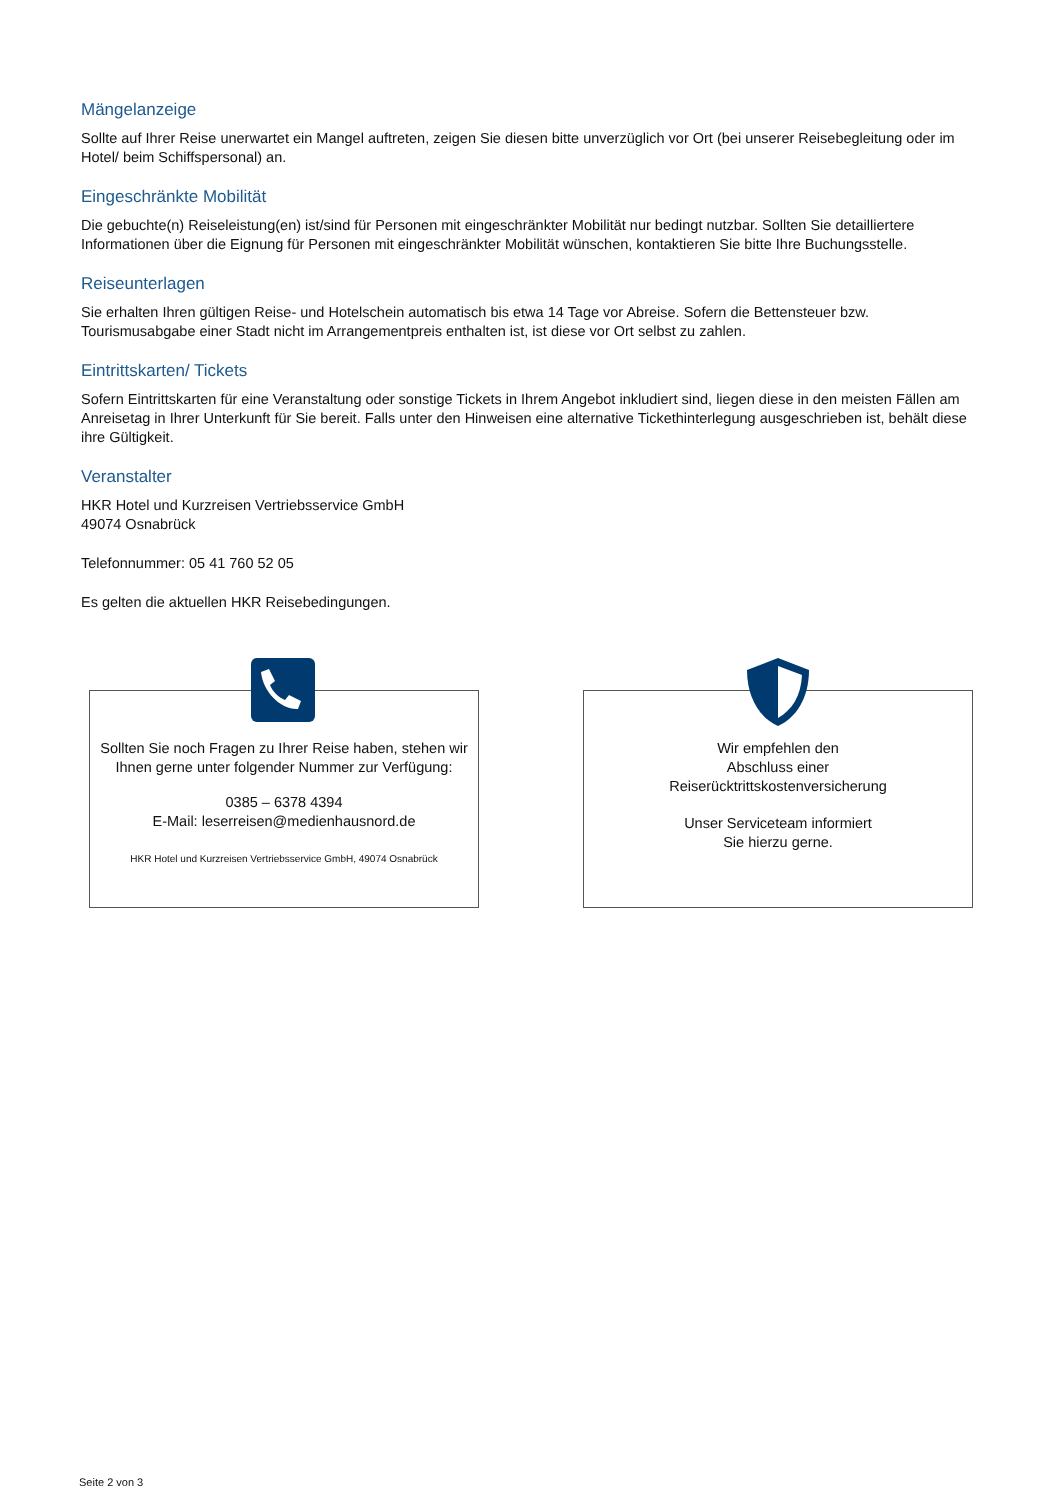Mängelanzeige
Sollte auf Ihrer Reise unerwartet ein Mangel auftreten, zeigen Sie diesen bitte unverzüglich vor Ort (bei unserer Reisebegleitung oder im Hotel/ beim Schiffspersonal) an.
Eingeschränkte Mobilität
Die gebuchte(n) Reiseleistung(en) ist/sind für Personen mit eingeschränkter Mobilität nur bedingt nutzbar. Sollten Sie detailliertere Informationen über die Eignung für Personen mit eingeschränkter Mobilität wünschen, kontaktieren Sie bitte Ihre Buchungsstelle.
Reiseunterlagen
Sie erhalten Ihren gültigen Reise- und Hotelschein automatisch bis etwa 14 Tage vor Abreise. Sofern die Bettensteuer bzw. Tourismusabgabe einer Stadt nicht im Arrangementpreis enthalten ist, ist diese vor Ort selbst zu zahlen.
Eintrittskarten/ Tickets
Sofern Eintrittskarten für eine Veranstaltung oder sonstige Tickets in Ihrem Angebot inkludiert sind, liegen diese in den meisten Fällen am Anreisetag in Ihrer Unterkunft für Sie bereit. Falls unter den Hinweisen eine alternative Tickethinterlegung ausgeschrieben ist, behält diese ihre Gültigkeit.
Veranstalter
HKR Hotel und Kurzreisen Vertriebsservice GmbH
49074 Osnabrück
Telefonnummer: 05 41 760 52 05
Es gelten die aktuellen HKR Reisebedingungen.
Sollten Sie noch Fragen zu Ihrer Reise haben, stehen wir Ihnen gerne unter folgender Nummer zur Verfügung:
0385 – 6378 4394
E-Mail: leserreisen@medienhausnord.de
HKR Hotel und Kurzreisen Vertriebsservice GmbH, 49074 Osnabrück
Wir empfehlen den
Abschluss einer
Reiserücktrittskostenversicherung
Unser Serviceteam informiert
Sie hierzu gerne.
Seite 2 von 3